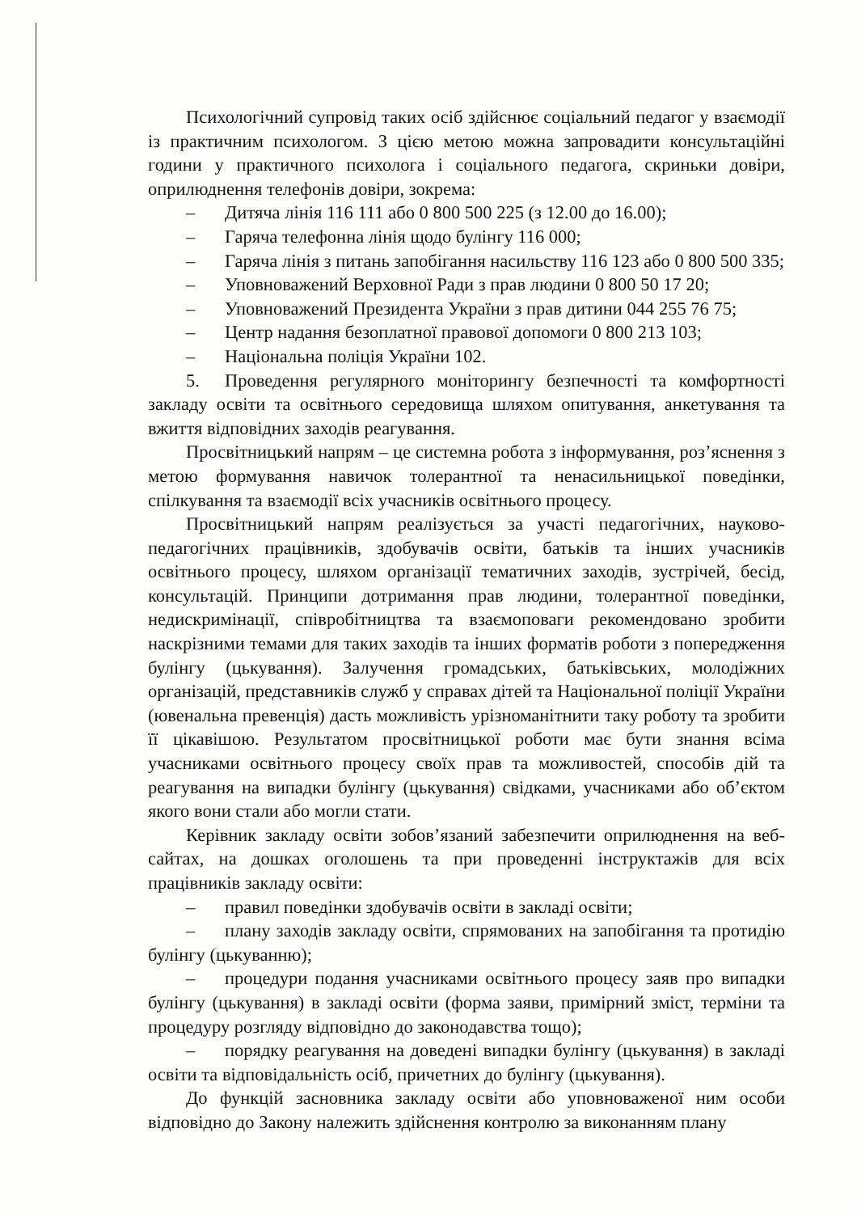Психологічний супровід таких осіб здійснює соціальний педагог у взаємодії із практичним психологом. З цією метою можна запровадити консультаційні години у практичного психолога і соціального педагога, скриньки довіри, оприлюднення телефонів довіри, зокрема:
– Дитяча лінія 116 111 або 0 800 500 225 (з 12.00 до 16.00);
– Гаряча телефонна лінія щодо булінгу 116 000;
– Гаряча лінія з питань запобігання насильству 116 123 або 0 800 500 335;
– Уповноважений Верховної Ради з прав людини 0 800 50 17 20;
– Уповноважений Президента України з прав дитини 044 255 76 75;
– Центр надання безоплатної правової допомоги 0 800 213 103;
– Національна поліція України 102.
5. Проведення регулярного моніторингу безпечності та комфортності закладу освіти та освітнього середовища шляхом опитування, анкетування та вжиття відповідних заходів реагування.
Просвітницький напрям – це системна робота з інформування, роз’яснення з метою формування навичок толерантної та ненасильницької поведінки, спілкування та взаємодії всіх учасників освітнього процесу.
Просвітницький напрям реалізується за участі педагогічних, науково-педагогічних працівників, здобувачів освіти, батьків та інших учасників освітнього процесу, шляхом організації тематичних заходів, зустрічей, бесід, консультацій. Принципи дотримання прав людини, толерантної поведінки, недискримінації, співробітництва та взаємоповаги рекомендовано зробити наскрізними темами для таких заходів та інших форматів роботи з попередження булінгу (цькування). Залучення громадських, батьківських, молодіжних організацій, представників служб у справах дітей та Національної поліції України (ювенальна превенція) дасть можливість урізноманітнити таку роботу та зробити її цікавішою. Результатом просвітницької роботи має бути знання всіма учасниками освітнього процесу своїх прав та можливостей, способів дій та реагування на випадки булінгу (цькування) свідками, учасниками або об’єктом якого вони стали або могли стати.
Керівник закладу освіти зобов’язаний забезпечити оприлюднення на веб-сайтах, на дошках оголошень та при проведенні інструктажів для всіх працівників закладу освіти:
– правил поведінки здобувачів освіти в закладі освіти;
– плану заходів закладу освіти, спрямованих на запобігання та протидію булінгу (цькуванню);
– процедури подання учасниками освітнього процесу заяв про випадки булінгу (цькування) в закладі освіти (форма заяви, примірний зміст, терміни та процедуру розгляду відповідно до законодавства тощо);
– порядку реагування на доведені випадки булінгу (цькування) в закладі освіти та відповідальність осіб, причетних до булінгу (цькування).
До функцій засновника закладу освіти або уповноваженої ним особи відповідно до Закону належить здійснення контролю за виконанням плану